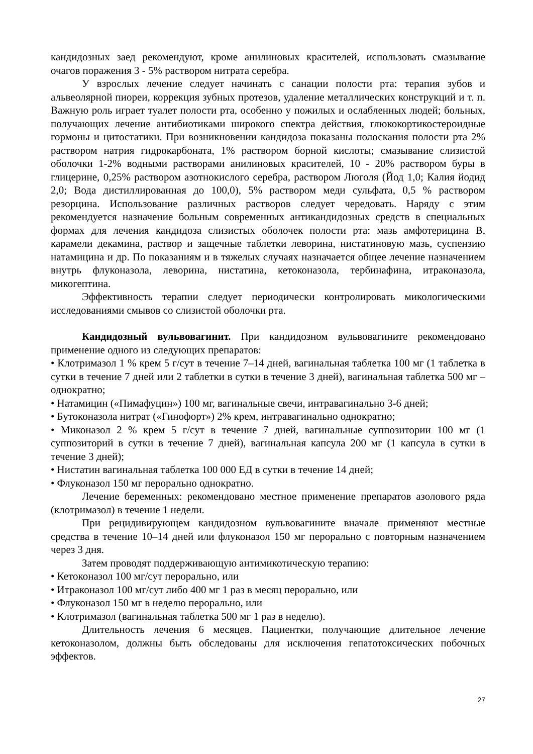кандидозных заед рекомендуют, кроме анилиновых красителей, использовать смазывание очагов поражения 3 - 5% раствором нитрата серебра.
У взрослых лечение следует начинать с санации полости рта: терапия зубов и альвеолярной пиореи, коррекция зубных протезов, удаление металлических конструкций и т. п. Важную роль играет туалет полости рта, особенно у пожилых и ослабленных людей; больных, получающих лечение антибиотиками широкого спектра действия, глюкокортикостероидные гормоны и цитостатики. При возникновении кандидоза показаны полоскания полости рта 2% раствором натрия гидрокарбоната, 1% раствором борной кислоты; смазывание слизистой оболочки 1-2% водными растворами анилиновых красителей, 10 - 20% раствором буры в глицерине, 0,25% раствором азотнокислого серебра, раствором Люголя (Йод 1,0; Калия йодид 2,0; Вода дистиллированная до 100,0), 5% раствором меди сульфата, 0,5 % раствором резорцина. Использование различных растворов следует чередовать. Наряду с этим рекомендуется назначение больным современных антикандидозных средств в специальных формах для лечения кандидоза слизистых оболочек полости рта: мазь амфотерицина В, карамели декамина, раствор и защечные таблетки леворина, нистатиновую мазь, суспензию натамицина и др. По показаниям и в тяжелых случаях назначается общее лечение назначением внутрь флуконазола, леворина, нистатина, кетоконазола, тербинафина, итраконазола, микогептина.
Эффективность терапии следует периодически контролировать микологическими исследованиями смывов со слизистой оболочки рта.
Кандидозный вульвовагинит. При кандидозном вульвовагините рекомендовано применение одного из следующих препаратов:
• Клотримазол 1 % крем 5 г/сут в течение 7–14 дней, вагинальная таблетка 100 мг (1 таблетка в сутки в течение 7 дней или 2 таблетки в сутки в течение 3 дней), вагинальная таблетка 500 мг – однократно;
• Натамицин («Пимафуцин») 100 мг, вагинальные свечи, интравагинально 3-6 дней;
• Бутоконазола нитрат («Гинофорт») 2% крем, интравагинально однократно;
• Миконазол 2 % крем 5 г/сут в течение 7 дней, вагинальные суппозитории 100 мг (1 суппозиторий в сутки в течение 7 дней), вагинальная капсула 200 мг (1 капсула в сутки в течение 3 дней);
• Нистатин вагинальная таблетка 100 000 ЕД в сутки в течение 14 дней;
• Флуконазол 150 мг перорально однократно.
Лечение беременных: рекомендовано местное применение препаратов азолового ряда (клотримазол) в течение 1 недели.
При рецидивирующем кандидозном вульвовагините вначале применяют местные средства в течение 10–14 дней или флуконазол 150 мг перорально с повторным назначением через 3 дня.
Затем проводят поддерживающую антимикотическую терапию:
• Кетоконазол 100 мг/сут перорально, или
• Итраконазол 100 мг/сут либо 400 мг 1 раз в месяц перорально, или
• Флуконазол 150 мг в неделю перорально, или
• Клотримазол (вагинальная таблетка 500 мг 1 раз в неделю).
Длительность лечения 6 месяцев. Пациентки, получающие длительное лечение кетоконазолом, должны быть обследованы для исключения гепатотоксических побочных эффектов.
27